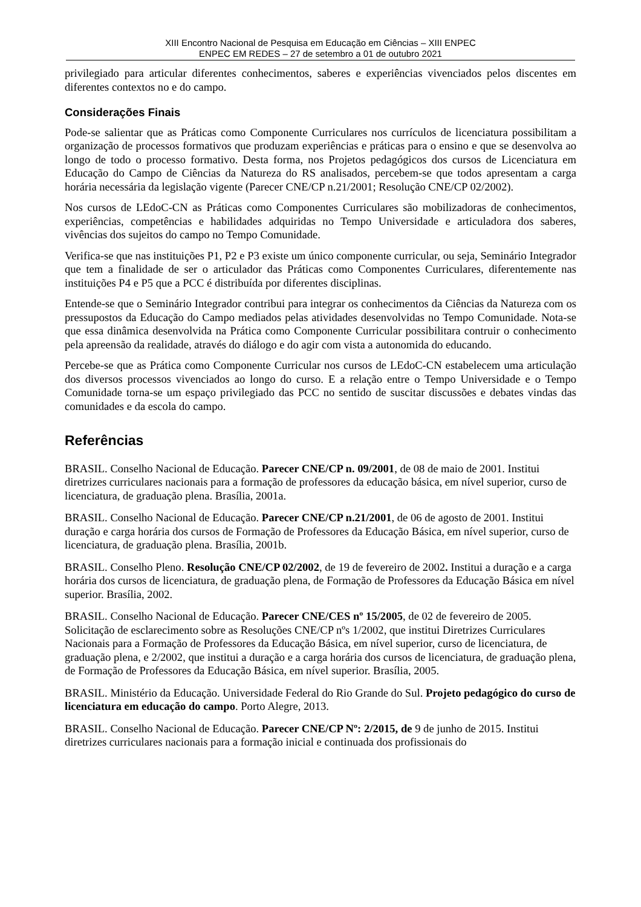XIII Encontro Nacional de Pesquisa em Educação em Ciências – XIII ENPEC
ENPEC EM REDES – 27 de setembro a 01 de outubro 2021
privilegiado para articular diferentes conhecimentos, saberes e experiências vivenciados pelos discentes em diferentes contextos no e do campo.
Considerações Finais
Pode-se salientar que as Práticas como Componente Curriculares nos currículos de licenciatura possibilitam a organização de processos formativos que produzam experiências e práticas para o ensino e que se desenvolva ao longo de todo o processo formativo. Desta forma, nos Projetos pedagógicos dos cursos de Licenciatura em Educação do Campo de Ciências da Natureza do RS analisados, percebem-se que todos apresentam a carga horária necessária da legislação vigente (Parecer CNE/CP n.21/2001; Resolução CNE/CP 02/2002).
Nos cursos de LEdoC-CN as Práticas como Componentes Curriculares são mobilizadoras de conhecimentos, experiências, competências e habilidades adquiridas no Tempo Universidade e articuladora dos saberes, vivências dos sujeitos do campo no Tempo Comunidade.
Verifica-se que nas instituições P1, P2 e P3 existe um único componente curricular, ou seja, Seminário Integrador que tem a finalidade de ser o articulador das Práticas como Componentes Curriculares, diferentemente nas instituições P4 e P5 que a PCC é distribuída por diferentes disciplinas.
Entende-se que o Seminário Integrador contribui para integrar os conhecimentos da Ciências da Natureza com os pressupostos da Educação do Campo mediados pelas atividades desenvolvidas no Tempo Comunidade. Nota-se que essa dinâmica desenvolvida na Prática como Componente Curricular possibilitara contruir o conhecimento pela apreensão da realidade, através do diálogo e do agir com vista a autonomida do educando.
Percebe-se que as Prática como Componente Curricular nos cursos de LEdoC-CN estabelecem uma articulação dos diversos processos vivenciados ao longo do curso. E a relação entre o Tempo Universidade e o Tempo Comunidade torna-se um espaço privilegiado das PCC no sentido de suscitar discussões e debates vindas das comunidades e da escola do campo.
Referências
BRASIL. Conselho Nacional de Educação. Parecer CNE/CP n. 09/2001, de 08 de maio de 2001. Institui diretrizes curriculares nacionais para a formação de professores da educação básica, em nível superior, curso de licenciatura, de graduação plena. Brasília, 2001a.
BRASIL. Conselho Nacional de Educação. Parecer CNE/CP n.21/2001, de 06 de agosto de 2001. Institui duração e carga horária dos cursos de Formação de Professores da Educação Básica, em nível superior, curso de licenciatura, de graduação plena. Brasília, 2001b.
BRASIL. Conselho Pleno. Resolução CNE/CP 02/2002, de 19 de fevereiro de 2002. Institui a duração e a carga horária dos cursos de licenciatura, de graduação plena, de Formação de Professores da Educação Básica em nível superior. Brasília, 2002.
BRASIL. Conselho Nacional de Educação. Parecer CNE/CES nº 15/2005, de 02 de fevereiro de 2005. Solicitação de esclarecimento sobre as Resoluções CNE/CP nºs 1/2002, que institui Diretrizes Curriculares Nacionais para a Formação de Professores da Educação Básica, em nível superior, curso de licenciatura, de graduação plena, e 2/2002, que institui a duração e a carga horária dos cursos de licenciatura, de graduação plena, de Formação de Professores da Educação Básica, em nível superior. Brasília, 2005.
BRASIL. Ministério da Educação. Universidade Federal do Rio Grande do Sul. Projeto pedagógico do curso de licenciatura em educação do campo. Porto Alegre, 2013.
BRASIL. Conselho Nacional de Educação. Parecer CNE/CP Nº: 2/2015, de 9 de junho de 2015. Institui diretrizes curriculares nacionais para a formação inicial e continuada dos profissionais do